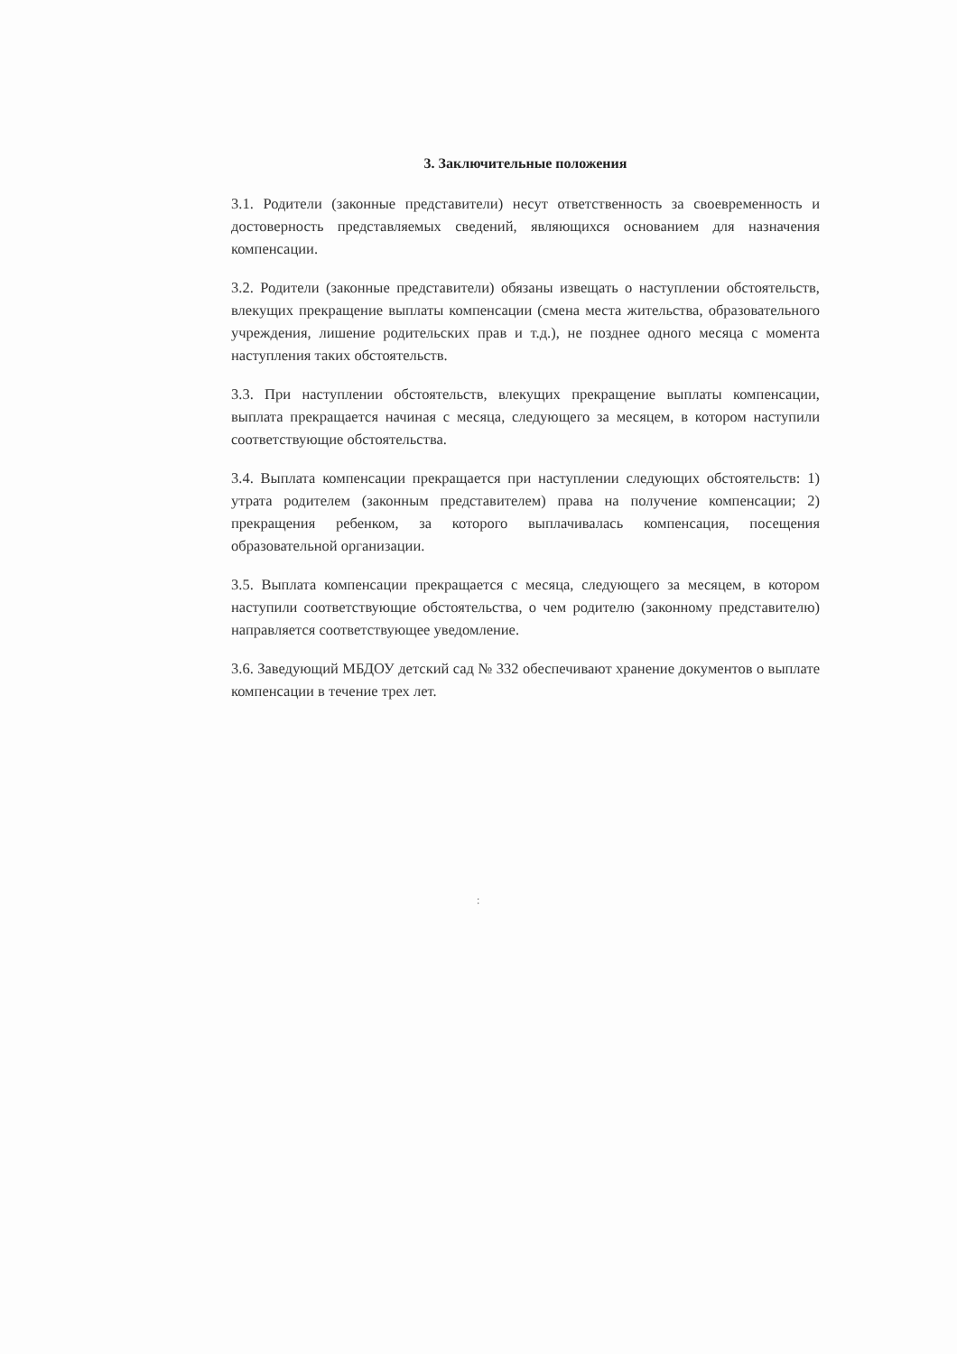3. Заключительные положения
3.1. Родители (законные представители) несут ответственность за своевременность и достоверность представляемых сведений, являющихся основанием для назначения компенсации.
3.2. Родители (законные представители) обязаны извещать о наступлении обстоятельств, влекущих прекращение выплаты компенсации (смена места жительства, образовательного учреждения, лишение родительских прав и т.д.), не позднее одного месяца с момента наступления таких обстоятельств.
3.3. При наступлении обстоятельств, влекущих прекращение выплаты компенсации, выплата прекращается начиная с месяца, следующего за месяцем, в котором наступили соответствующие обстоятельства.
3.4. Выплата компенсации прекращается при наступлении следующих обстоятельств: 1) утрата родителем (законным представителем) права на получение компенсации; 2) прекращения ребенком, за которого выплачивалась компенсация, посещения образовательной организации.
3.5. Выплата компенсации прекращается с месяца, следующего за месяцем, в котором наступили соответствующие обстоятельства, о чем родителю (законному представителю) направляется соответствующее уведомление.
3.6. Заведующий МБДОУ детский сад № 332 обеспечивают хранение документов о выплате компенсации в течение трех лет.
: